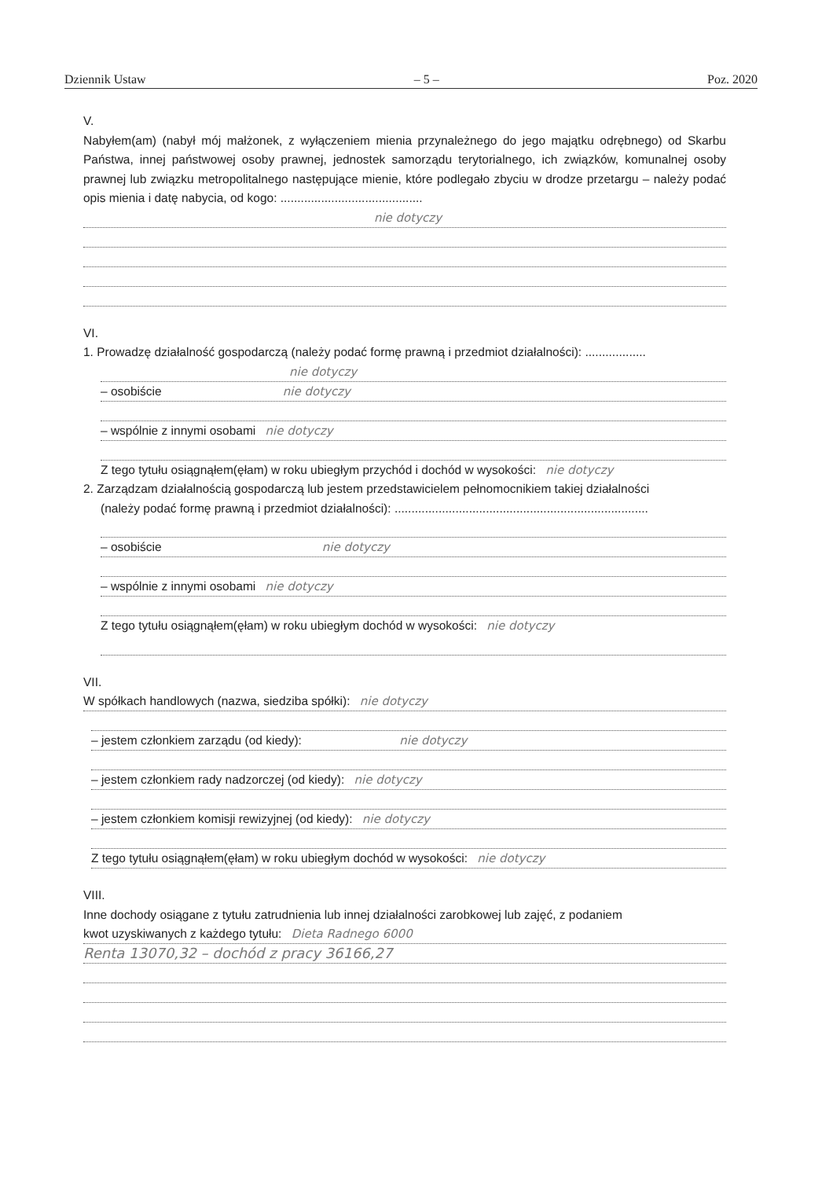Dziennik Ustaw – 5 – Poz. 2020
V.
Nabyłem(am) (nabył mój małżonek, z wyłączeniem mienia przynależnego do jego majątku odrębnego) od Skarbu Państwa, innej państwowej osoby prawnej, jednostek samorządu terytorialnego, ich związków, komunalnej osoby prawnej lub związku metropolitalnego następujące mienie, które podlegało zbyciu w drodze przetargu – należy podać opis mienia i datę nabycia, od kogo: ..........................................
nie dotyczy
VI.
1. Prowadzę działalność gospodarczą (należy podać formę prawną i przedmiot działalności): ..................
nie dotyczy
– osobiście nie dotyczy
– wspólnie z innymi osobami nie dotyczy
Z tego tytułu osiągnąłem(ęłam) w roku ubiegłym przychód i dochód w wysokości: nie dotyczy
2. Zarządzam działalnością gospodarczą lub jestem przedstawicielem pełnomocnikiem takiej działalności
(należy podać formę prawną i przedmiot działalności): ...........................................................................
– osobiście nie dotyczy
– wspólnie z innymi osobami nie dotyczy
Z tego tytułu osiągnąłem(ęłam) w roku ubiegłym dochód w wysokości: nie dotyczy
VII.
W spółkach handlowych (nazwa, siedziba spółki): nie dotyczy
– jestem członkiem zarządu (od kiedy): nie dotyczy
– jestem członkiem rady nadzorczej (od kiedy): nie dotyczy
– jestem członkiem komisji rewizyjnej (od kiedy): nie dotyczy
Z tego tytułu osiągnąłem(ęłam) w roku ubiegłym dochód w wysokości: nie dotyczy
VIII.
Inne dochody osiągane z tytułu zatrudnienia lub innej działalności zarobkowej lub zajęć, z podaniem
kwot uzyskiwanych z każdego tytułu: Dieta Radnego 6000
Renta 13070,32 – dochód z pracy 36166,27